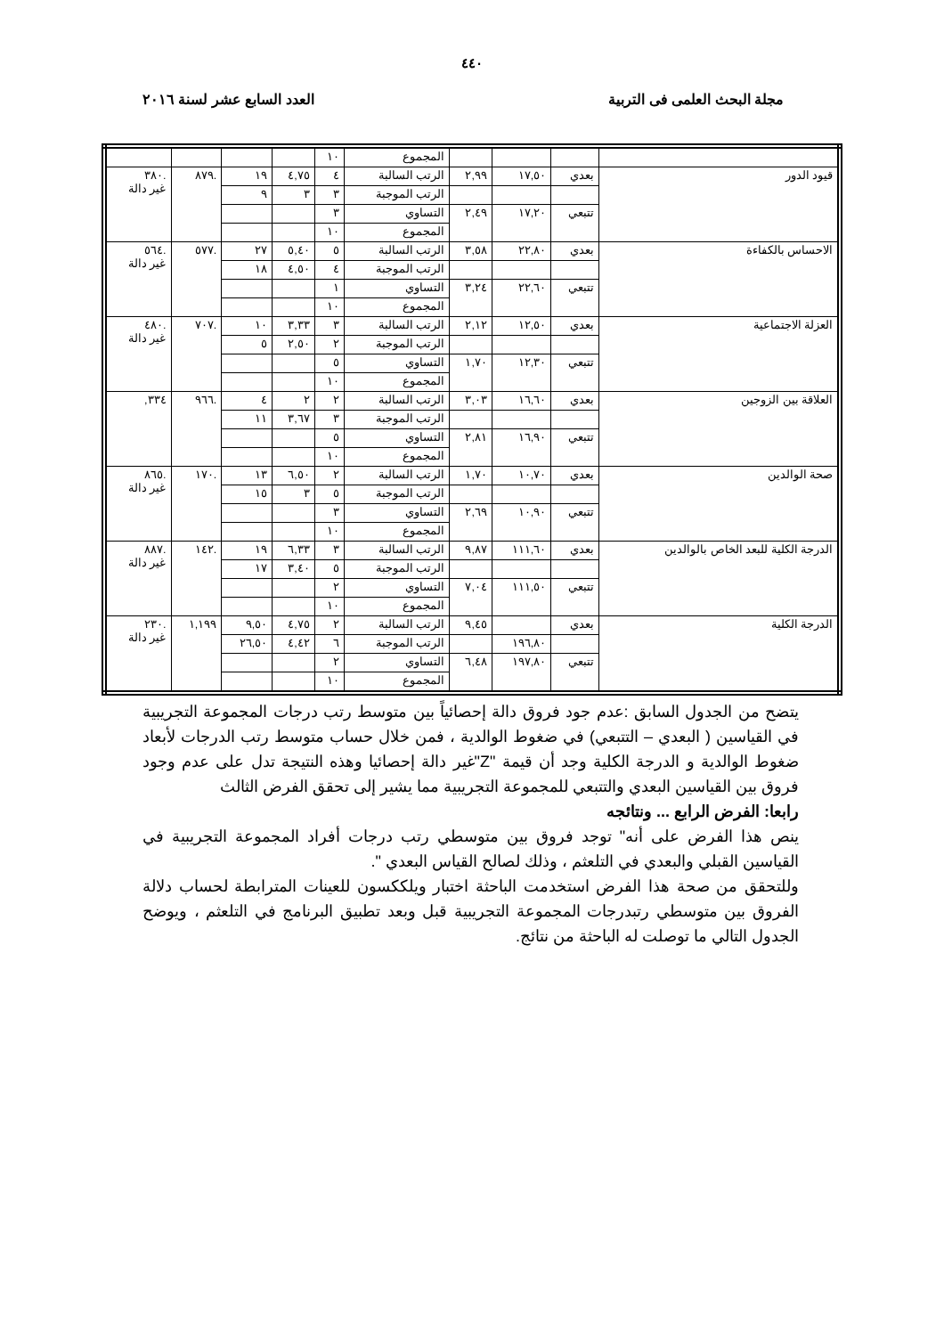٤٤٠
مجلة البحث العلمى فى التربية العدد السابع عشر لسنة ٢٠١٦
| | | | | المجموع | ١٠ | | | | |
| قيود الدور | بعدي | ١٧,٥٠ | ٢,٩٩ | الرتب السالبة | ٤ | ٤,٧٥ | ١٩ | .٨٧٩ | .٣٨٠ غير دالة |
| | | | | الرتب الموجبة | ٣ | ٣ | ٩ | | |
| | تتبعي | ١٧,٢٠ | ٢,٤٩ | التساوي | ٣ | | | | |
| | | | | المجموع | ١٠ | | | | |
| الاحساس بالكفاءة | بعدي | ٢٢,٨٠ | ٣,٥٨ | الرتب السالبة | ٥ | ٥,٤٠ | ٢٧ | .٥٧٧ | .٥٦٤ غير دالة |
| | | | | الرتب الموجبة | ٤ | ٤,٥٠ | ١٨ | | |
| | تتبعي | ٢٢,٦٠ | ٣,٢٤ | التساوي | ١ | | | | |
| | | | | المجموع | ١٠ | | | | |
| العزلة الاجتماعية | بعدي | ١٢,٥٠ | ٢,١٢ | الرتب السالبة | ٣ | ٣,٣٣ | ١٠ | .٧٠٧ | .٤٨٠ غير دالة |
| | | | | الرتب الموجبة | ٢ | ٢,٥٠ | ٥ | | |
| | تتبعي | ١٢,٣٠ | ١,٧٠ | التساوي | ٥ | | | | |
| | | | | المجموع | ١٠ | | | | |
| العلاقة بين الزوجين | بعدي | ١٦,٦٠ | ٣,٠٣ | الرتب السالبة | ٢ | ٢ | ٤ | .٩٦٦ | ٣٣٤, |
| | | | | الرتب الموجبة | ٣ | ٣,٦٧ | ١١ | | |
| | تتبعي | ١٦,٩٠ | ٢,٨١ | التساوي | ٥ | | | | |
| | | | | المجموع | ١٠ | | | | |
| صحة الوالدين | بعدي | ١٠,٧٠ | ١,٧٠ | الرتب السالبة | ٢ | ٦,٥٠ | ١٣ | .١٧٠ | .٨٦٥ غير دالة |
| | | | | الرتب الموجبة | ٥ | ٣ | ١٥ | | |
| | تتبعي | ١٠,٩٠ | ٢,٦٩ | التساوي | ٣ | | | | |
| | | | | المجموع | ١٠ | | | | |
| الدرجة الكلية للبعد الخاص بالوالدين | بعدي | ١١١,٦٠ | ٩,٨٧ | الرتب السالبة | ٣ | ٦,٣٣ | ١٩ | .١٤٢ | .٨٨٧ غير دالة |
| | | | | الرتب الموجبة | ٥ | ٣,٤٠ | ١٧ | | |
| | تتبعي | ١١١,٥٠ | ٧,٠٤ | التساوي | ٢ | | | | |
| | | | | المجموع | ١٠ | | | | |
| الدرجة الكلية | بعدي | | ٩,٤٥ | الرتب السالبة | ٢ | ٤,٧٥ | ٩,٥٠ | ١,١٩٩ | .٢٣٠ غير دالة |
| | | ١٩٦,٨٠ | | الرتب الموجبة | ٦ | ٤,٤٢ | ٢٦,٥٠ | | |
| | تتبعي | ١٩٧,٨٠ | ٦,٤٨ | التساوي | ٢ | | | | |
| | | | | المجموع | ١٠ | | | | |
يتضح من الجدول السابق :عدم جود فروق دالة إحصائياً بين متوسط رتب درجات المجموعة التجريبية في القياسين ( البعدي – التتبعي) في ضغوط الوالدية ، فمن خلال حساب متوسط رتب الدرجات لأبعاد ضغوط الوالدية و الدرجة الكلية وجد أن قيمة "Z"غير دالة إحصائيا وهذه النتيجة تدل على عدم وجود فروق بين القياسين البعدي والتتبعي للمجموعة التجريبية مما يشير إلى تحقق الفرض الثالث
رابعا: الفرض الرابع ... ونتائجه
ينص هذا الفرض على أنه" توجد فروق بين متوسطي رتب درجات أفراد المجموعة التجريبية في القياسين القبلي والبعدي في التلعثم ، وذلك لصالح القياس البعدي ".
وللتحقق من صحة هذا الفرض استخدمت الباحثة اختبار ويلككسون للعينات المترابطة لحساب دلالة الفروق بين متوسطي رتبدرجات المجموعة التجريبية قبل وبعد تطبيق البرنامج في التلعثم ، ويوضح الجدول التالي ما توصلت له الباحثة من نتائج.